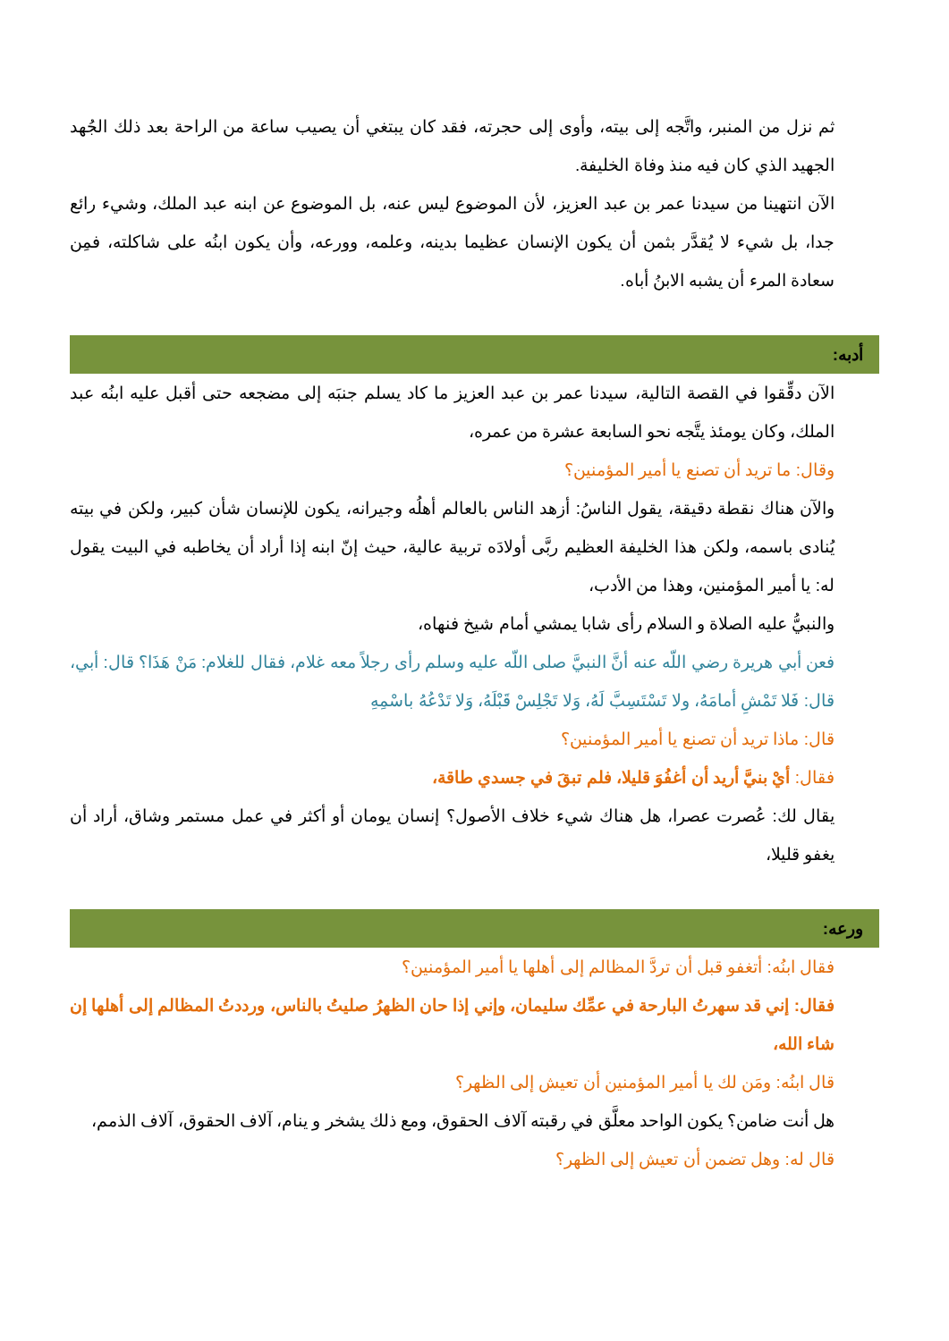ثم نزل من المنبر، واتَّجه إلى بيته، وأوى إلى حجرته، فقد كان يبتغي أن يصيب ساعة من الراحة بعد ذلك الجُهد الجهيد الذي كان فيه منذ وفاة الخليفة.
الآن انتهينا من سيدنا عمر بن عبد العزيز، لأن الموضوع ليس عنه، بل الموضوع عن ابنه عبد الملك، وشيء رائع جدا، بل شيء لا يُقدَّر بثمن أن يكون الإنسان عظيما بدينه، وعلمه، وورعه، وأن يكون ابنُه على شاكلته، فمِن سعادة المرء أن يشبه الابنُ أباه.
أدبه:
الآن دقِّقوا في القصة التالية، سيدنا عمر بن عبد العزيز ما كاد يسلم جنبَه إلى مضجعه حتى أقبل عليه ابنُه عبد الملك، وكان يومئذ يتَّجه نحو السابعة عشرة من عمره،
وقال: ما تريد أن تصنع يا أمير المؤمنين؟
والآن هناك نقطة دقيقة، يقول الناسُ: أزهد الناس بالعالم أهلُه وجيرانه، يكون للإنسان شأن كبير، ولكن في بيته يُنادى باسمه، ولكن هذا الخليفة العظيم ربَّى أولادَه تربية عالية، حيث إنّ ابنه إذا أراد أن يخاطبه في البيت يقول له: يا أمير المؤمنين، وهذا من الأدب،
والنبيُّ عليه الصلاة و السلام رأى شابا يمشي أمام شيخ فنهاه،
فعن أبي هريرة رضي اللّه عنه أنَّ النبيَّ صلى اللّه عليه وسلم رأى رجلاً معه غلام، فقال للغلام: مَنْ هَذَا؟ قال: أبي، قال: فَلا تَمْشِ أمامَهُ، ولا تَسْتَسِبَّ لَهُ، وَلا تَجْلِسْ قَبْلَهُ، وَلا تَدْعُهُ باسْمِهِ
قال: ماذا تريد أن تصنع يا أمير المؤمنين؟
فقال: أيْ بنيَّ أريد أن أغفُوَ قليلا، فلم تبقَ في جسدي طاقة،
يقال لك: عُصرت عصرا، هل هناك شيء خلاف الأصول؟ إنسان يومان أو أكثر في عمل مستمر وشاق، أراد أن يغفو قليلا،
ورعه:
فقال ابنُه: أتغفو قبل أن تردَّ المظالم إلى أهلها يا أمير المؤمنين؟
فقال: إني قد سهرتُ البارحة في عمِّك سليمان، وإني إذا حان الظهرُ صليتُ بالناس، ورددتُ المظالم إلى أهلها إن شاء الله،
قال ابنُه: ومَن لك يا أمير المؤمنين أن تعيش إلى الظهر؟
هل أنت ضامن؟ يكون الواحد معلَّق في رقبته آلاف الحقوق، ومع ذلك يشخر و ينام، آلاف الحقوق، آلاف الذمم،
قال له: وهل تضمن أن تعيش إلى الظهر؟